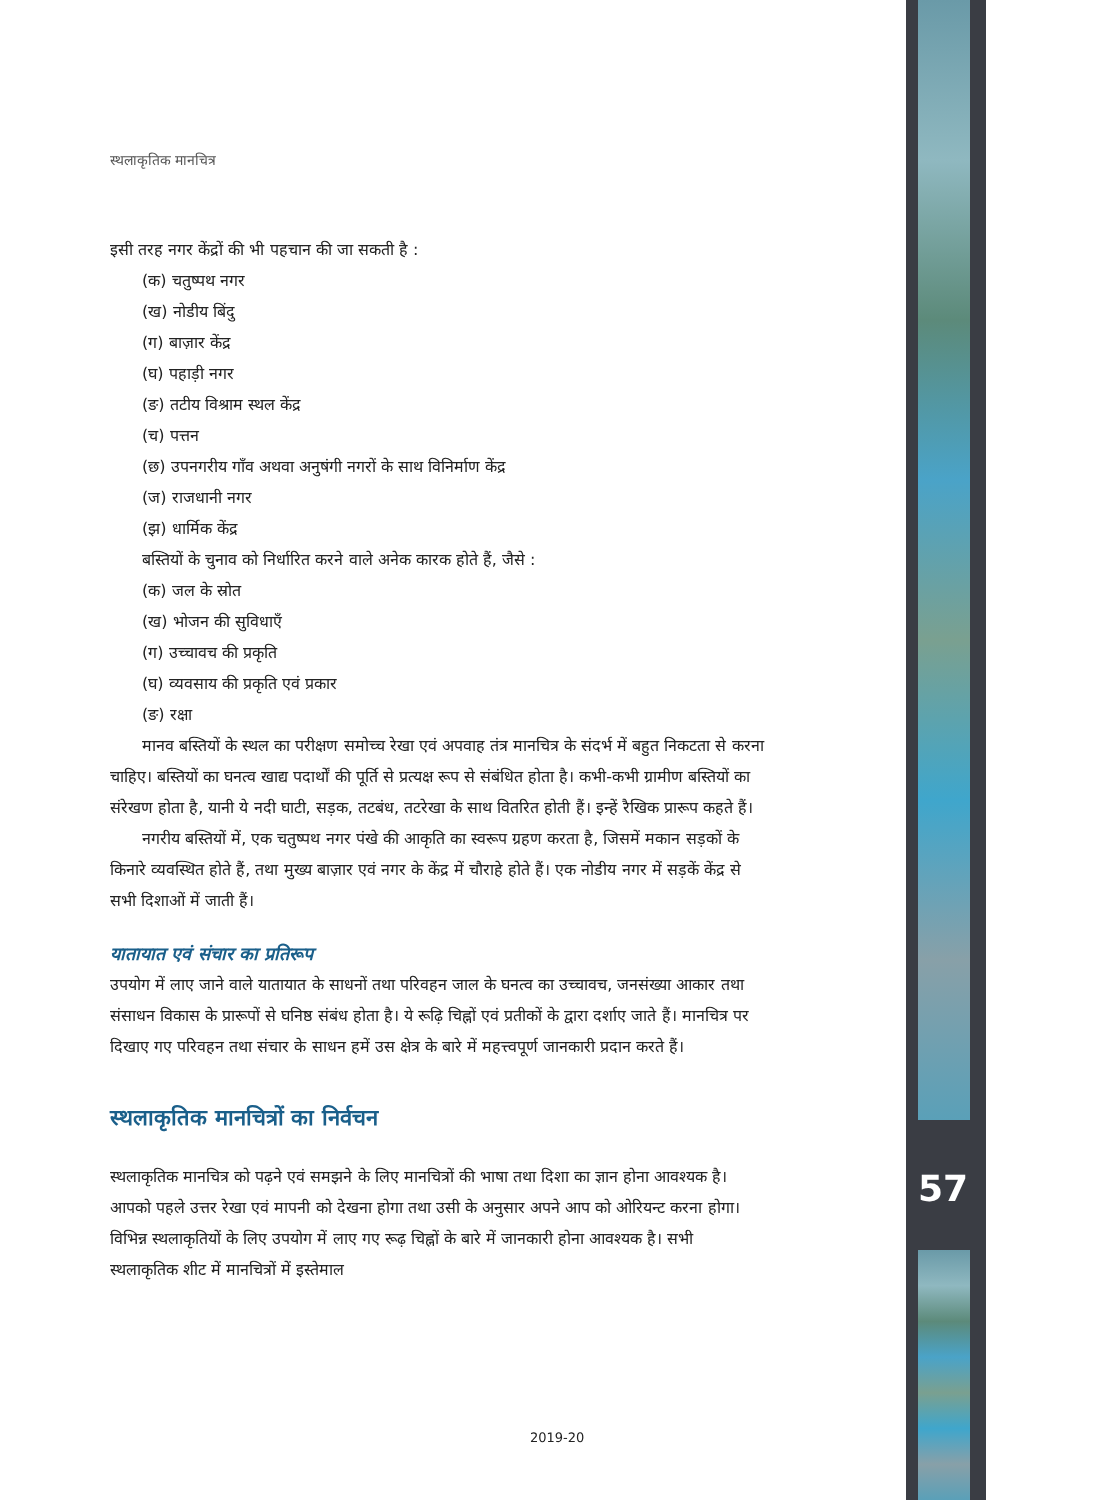57
स्थलाकृतिक मानचित्र
इसी तरह नगर केंद्रों की भी पहचान की जा सकती है :
(क) चतुष्पथ नगर
(ख) नोडीय बिंदु
(ग) बाज़ार केंद्र
(घ) पहाड़ी नगर
(ङ) तटीय विश्राम स्थल केंद्र
(च) पत्तन
(छ) उपनगरीय गाँव अथवा अनुषंगी नगरों के साथ विनिर्माण केंद्र
(ज) राजधानी नगर
(झ) धार्मिक केंद्र
बस्तियों के चुनाव को निर्धारित करने वाले अनेक कारक होते हैं, जैसे :
(क) जल के स्रोत
(ख) भोजन की सुविधाएँ
(ग) उच्चावच की प्रकृति
(घ) व्यवसाय की प्रकृति एवं प्रकार
(ङ) रक्षा
मानव बस्तियों के स्थल का परीक्षण समोच्च रेखा एवं अपवाह तंत्र मानचित्र के संदर्भ में बहुत निकटता से करना चाहिए। बस्तियों का घनत्व खाद्य पदार्थों की पूर्ति से प्रत्यक्ष रूप से संबंधित होता है। कभी-कभी ग्रामीण बस्तियों का संरेखण होता है, यानी ये नदी घाटी, सड़क, तटबंध, तटरेखा के साथ वितरित होती हैं। इन्हें रैखिक प्रारूप कहते हैं।
नगरीय बस्तियों में, एक चतुष्पथ नगर पंखे की आकृति का स्वरूप ग्रहण करता है, जिसमें मकान सड़कों के किनारे व्यवस्थित होते हैं, तथा मुख्य बाज़ार एवं नगर के केंद्र में चौराहे होते हैं। एक नोडीय नगर में सड़कें केंद्र से सभी दिशाओं में जाती हैं।
यातायात एवं संचार का प्रतिरूप
उपयोग में लाए जाने वाले यातायात के साधनों तथा परिवहन जाल के घनत्व का उच्चावच, जनसंख्या आकार तथा संसाधन विकास के प्रारूपों से घनिष्ठ संबंध होता है। ये रूढ़ि चिह्नों एवं प्रतीकों के द्वारा दर्शाए जाते हैं। मानचित्र पर दिखाए गए परिवहन तथा संचार के साधन हमें उस क्षेत्र के बारे में महत्त्वपूर्ण जानकारी प्रदान करते हैं।
स्थलाकृतिक मानचित्रों का निर्वचन
स्थलाकृतिक मानचित्र को पढ़ने एवं समझने के लिए मानचित्रों की भाषा तथा दिशा का ज्ञान होना आवश्यक है। आपको पहले उत्तर रेखा एवं मापनी को देखना होगा तथा उसी के अनुसार अपने आप को ओरियन्ट करना होगा। विभिन्न स्थलाकृतियों के लिए उपयोग में लाए गए रूढ़ चिह्नों के बारे में जानकारी होना आवश्यक है। सभी स्थलाकृतिक शीट में मानचित्रों में इस्तेमाल
2019-20